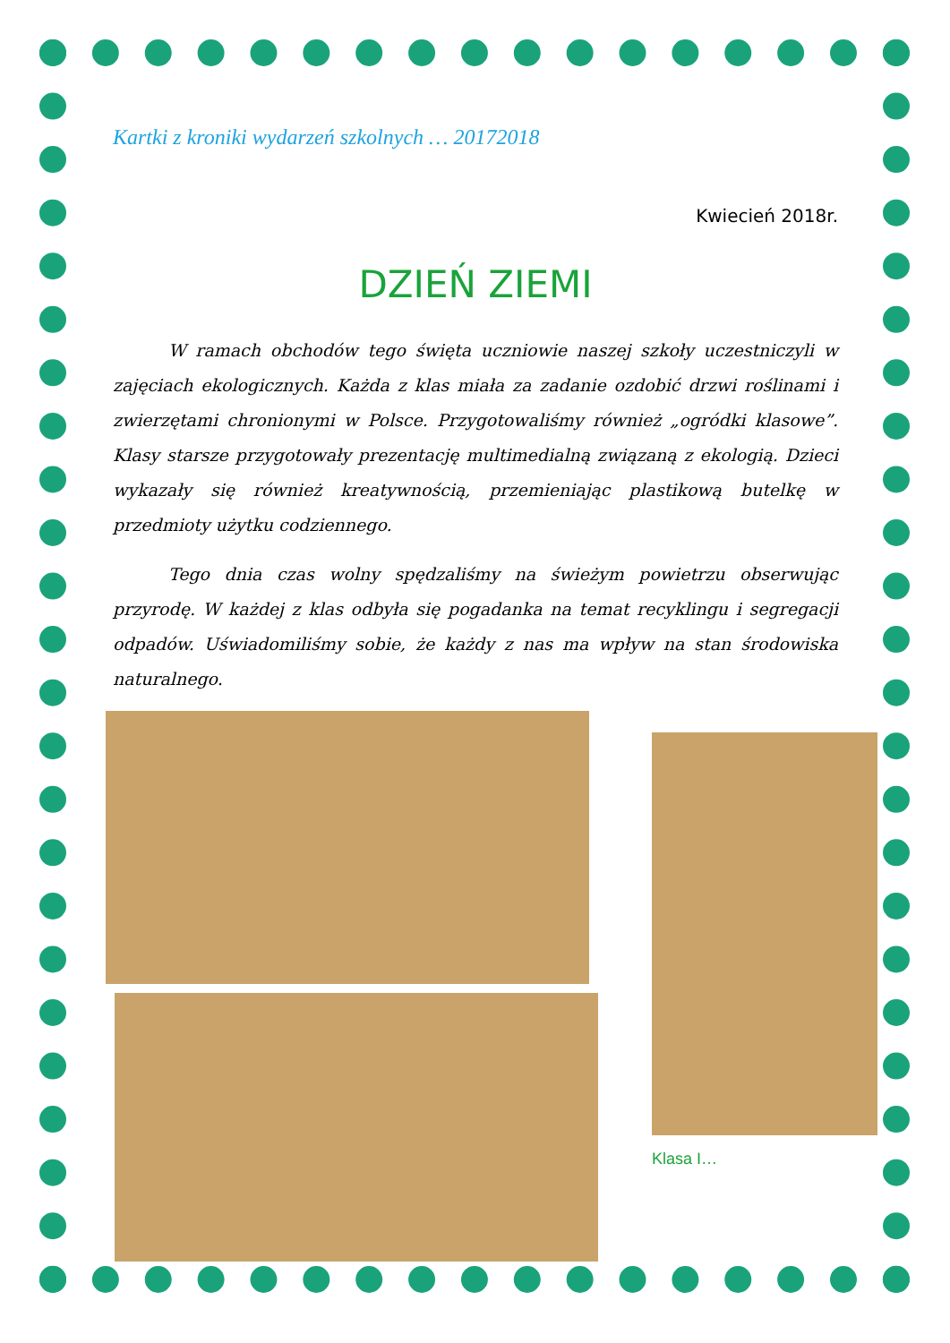Kartki z kroniki wydarzeń szkolnych … 20172018
Kwiecień 2018r.
DZIEŃ ZIEMI
W ramach obchodów tego święta uczniowie naszej szkoły uczestniczyli w zajęciach ekologicznych. Każda z klas miała za zadanie ozdobić drzwi roślinami i zwierzętami chronionymi w Polsce. Przygotowaliśmy również „ogródki klasowe”. Klasy starsze przygotowały prezentację multimedialną związaną z ekologią. Dzieci wykazały się również kreatywnością, przemieniając plastikową butelkę w przedmioty użytku codziennego.
Tego dnia czas wolny spędzaliśmy na świeżym powietrzu obserwując przyrodę. W każdej z klas odbyła się pogadanka na temat recyklingu i segregacji odpadów. Uświadomiliśmy sobie, że każdy z nas ma wpływ na stan środowiska naturalnego.
Klasa I…